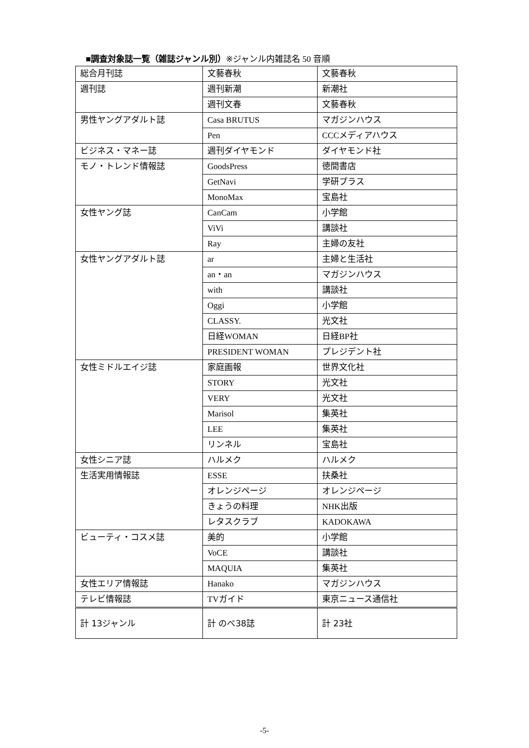■調査対象誌一覧（雑誌ジャンル別）※ジャンル内雑誌名 50 音順
| 総合月刊誌 | 文藝春秋 | 文藝春秋 |
| 週刊誌 | 週刊新潮 | 新潮社 |
| | 週刊文春 | 文藝春秋 |
| 男性ヤングアダルト誌 | Casa BRUTUS | マガジンハウス |
| | Pen | CCCメディアハウス |
| ビジネス・マネー誌 | 週刊ダイヤモンド | ダイヤモンド社 |
| モノ・トレンド情報誌 | GoodsPress | 徳間書店 |
| | GetNavi | 学研プラス |
| | MonoMax | 宝島社 |
| 女性ヤング誌 | CanCam | 小学館 |
| | ViVi | 講談社 |
| | Ray | 主婦の友社 |
| 女性ヤングアダルト誌 | ar | 主婦と生活社 |
| | an・an | マガジンハウス |
| | with | 講談社 |
| | Oggi | 小学館 |
| | CLASSY. | 光文社 |
| | 日経WOMAN | 日経BP社 |
| | PRESIDENT WOMAN | プレジデント社 |
| 女性ミドルエイジ誌 | 家庭画報 | 世界文化社 |
| | STORY | 光文社 |
| | VERY | 光文社 |
| | Marisol | 集英社 |
| | LEE | 集英社 |
| | リンネル | 宝島社 |
| 女性シニア誌 | ハルメク | ハルメク |
| 生活実用情報誌 | ESSE | 扶桑社 |
| | オレンジページ | オレンジページ |
| | きょうの料理 | NHK出版 |
| | レタスクラブ | KADOKAWA |
| ビューティ・コスメ誌 | 美的 | 小学館 |
| | VoCE | 講談社 |
| | MAQUIA | 集英社 |
| 女性エリア情報誌 | Hanako | マガジンハウス |
| テレビ情報誌 | TVガイド | 東京ニュース通信社 |
| 計 13ジャンル | 計 のべ38誌 | 計 23社 |
-5-